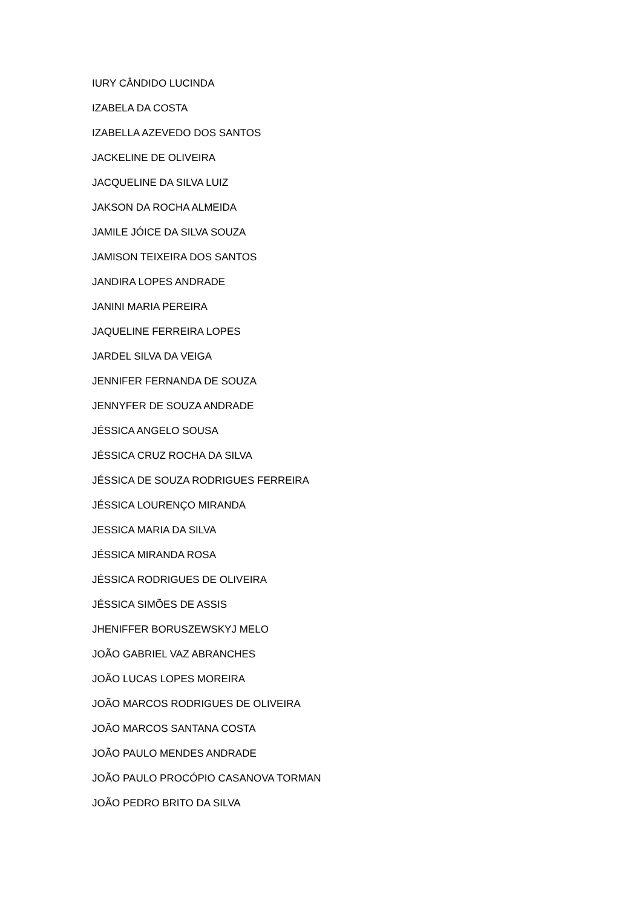IURY CÂNDIDO LUCINDA
IZABELA DA COSTA
IZABELLA AZEVEDO DOS SANTOS
JACKELINE DE OLIVEIRA
JACQUELINE DA SILVA LUIZ
JAKSON DA ROCHA ALMEIDA
JAMILE JÓICE DA SILVA SOUZA
JAMISON TEIXEIRA DOS SANTOS
JANDIRA LOPES ANDRADE
JANINI MARIA PEREIRA
JAQUELINE FERREIRA LOPES
JARDEL SILVA DA VEIGA
JENNIFER FERNANDA DE SOUZA
JENNYFER DE SOUZA ANDRADE
JÉSSICA ANGELO SOUSA
JÉSSICA CRUZ ROCHA DA SILVA
JÉSSICA DE SOUZA RODRIGUES FERREIRA
JÉSSICA LOURENÇO MIRANDA
JESSICA MARIA DA SILVA
JÉSSICA MIRANDA ROSA
JÉSSICA RODRIGUES DE OLIVEIRA
JÉSSICA SIMÕES DE ASSIS
JHENIFFER BORUSZEWSKYJ MELO
JOÃO GABRIEL VAZ ABRANCHES
JOÃO LUCAS LOPES MOREIRA
JOÃO MARCOS RODRIGUES DE OLIVEIRA
JOÃO MARCOS SANTANA COSTA
JOÃO PAULO MENDES ANDRADE
JOÃO PAULO PROCÓPIO CASANOVA TORMAN
JOÃO PEDRO BRITO DA SILVA